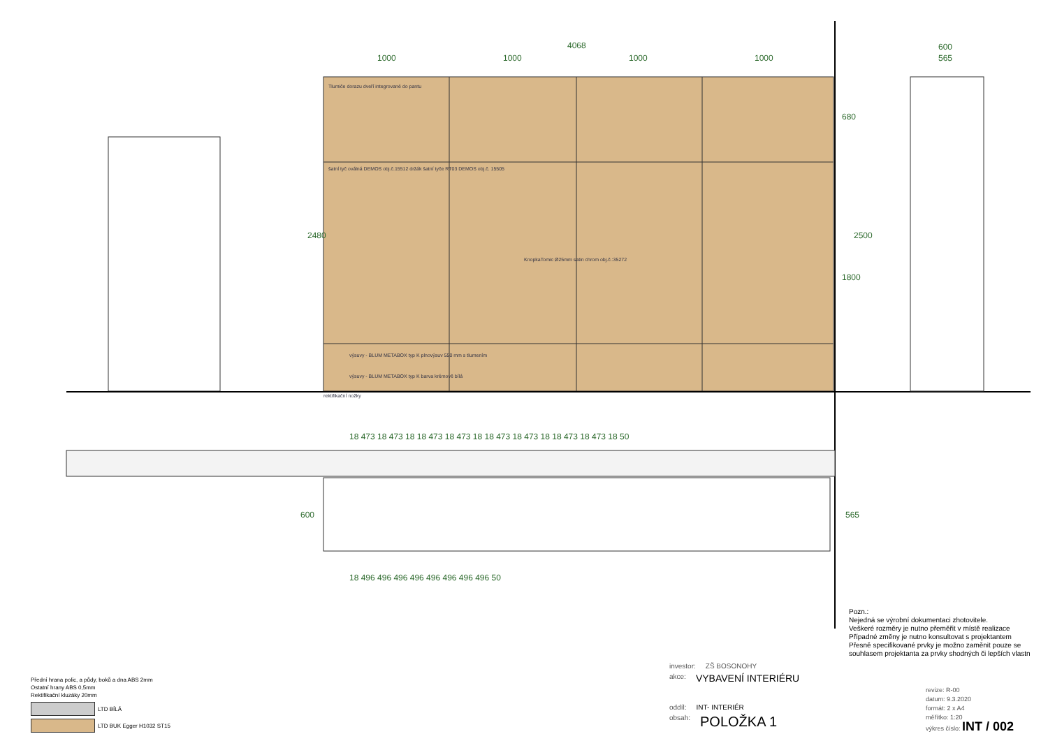4068
1000 1000 1000 1000
600
565
2480
680
1800
2500
Tlumiče dorazu dveří integrované do pantu
šatní tyč oválná DEMOS obj.č.15512 držák šatní tyče RT03 DEMOS obj.č. 15505
KnopkaTomic Ø25mm satin chrom obj.č.:35272
výsuvy - BLUM METABOX typ K plnovýsuv 550 mm s tlumením
výsuvy - BLUM METABOX typ K barva krémově bílá
rektifikační nožky
18 473 18 473 18 18 473 18 473 18 18 473 18 473 18 18 473 18 473 18 50
18 496 496 496 496 496 496 496 496 50
600 565
Pozn.:
Nejedná se výrobní dokumentaci zhotovitele.
Veškeré rozměry je nutno přeměřit v místě realizace
Případné změny je nutno konsultovat s projektantem
Přesně specifikované prvky je možno zaměnit pouze se
souhlasem projektanta za prvky shodných či lepších vlastn
Přední hrana polic, a půdy, boků a dna ABS 2mm
Ostatní hrany ABS 0,5mm
Rektifikační kluzáky 20mm
LTD BÍLÁ
LTD BUK Egger H1032 ST15
investor: ZŠ BOSONOHY
akce: VYBAVENÍ INTERIÉRU
oddíl: INT- INTERIÉR
obsah: POLOŽKA 1
revize: R-00
datum: 9.3.2020
formát: 2 x A4
měřítko: 1:20
výkres číslo: INT / 002